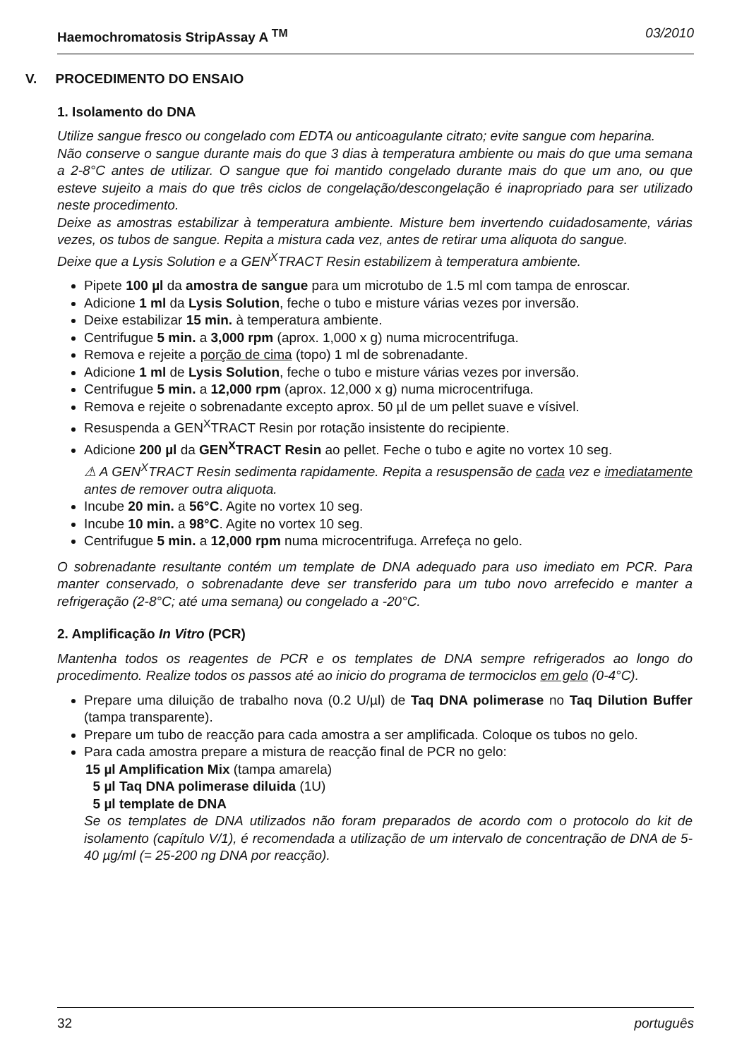Haemochromatosis StripAssay A <sup>TM</sup> 03/2010
V. PROCEDIMENTO DO ENSAIO
1. Isolamento do DNA
Utilize sangue fresco ou congelado com EDTA ou anticoagulante citrato; evite sangue com heparina.
Não conserve o sangue durante mais do que 3 dias à temperatura ambiente ou mais do que uma semana a 2-8°C antes de utilizar. O sangue que foi mantido congelado durante mais do que um ano, ou que esteve sujeito a mais do que três ciclos de congelação/descongelação é inapropriado para ser utilizado neste procedimento.
Deixe as amostras estabilizar à temperatura ambiente. Misture bem invertendo cuidadosamente, várias vezes, os tubos de sangue. Repita a mistura cada vez, antes de retirar uma aliquota do sangue.
Deixe que a Lysis Solution e a GEN<sup>X</sup>TRACT Resin estabilizem à temperatura ambiente.
Pipete 100 µl da amostra de sangue para um microtubo de 1.5 ml com tampa de enroscar.
Adicione 1 ml da Lysis Solution, feche o tubo e misture várias vezes por inversão.
Deixe estabilizar 15 min. à temperatura ambiente.
Centrifugue 5 min. a 3,000 rpm (aprox. 1,000 x g) numa microcentrifuga.
Remova e rejeite a porção de cima (topo) 1 ml de sobrenadante.
Adicione 1 ml de Lysis Solution, feche o tubo e misture várias vezes por inversão.
Centrifugue 5 min. a 12,000 rpm (aprox. 12,000 x g) numa microcentrifuga.
Remova e rejeite o sobrenadante excepto aprox. 50 µl de um pellet suave e vísivel.
Resuspenda a GEN<sup>X</sup>TRACT Resin por rotação insistente do recipiente.
Adicione 200 µl da GEN<sup>X</sup>TRACT Resin ao pellet. Feche o tubo e agite no vortex 10 seg.
⚠ A GEN<sup>X</sup>TRACT Resin sedimenta rapidamente. Repita a resuspensão de cada vez e imediatamente antes de remover outra aliquota.
Incube 20 min. a 56°C. Agite no vortex 10 seg.
Incube 10 min. a 98°C. Agite no vortex 10 seg.
Centrifugue 5 min. a 12,000 rpm numa microcentrifuga. Arrefeça no gelo.
O sobrenadante resultante contém um template de DNA adequado para uso imediato em PCR. Para manter conservado, o sobrenadante deve ser transferido para um tubo novo arrefecido e manter a refrigeração (2-8°C; até uma semana) ou congelado a -20°C.
2. Amplificação In Vitro (PCR)
Mantenha todos os reagentes de PCR e os templates de DNA sempre refrigerados ao longo do procedimento. Realize todos os passos até ao inicio do programa de termociclos em gelo (0-4°C).
Prepare uma diluição de trabalho nova (0.2 U/µl) de Taq DNA polimerase no Taq Dilution Buffer (tampa transparente).
Prepare um tubo de reacção para cada amostra a ser amplificada. Coloque os tubos no gelo.
Para cada amostra prepare a mistura de reacção final de PCR no gelo:
15 µl Amplification Mix (tampa amarela)
5 µl Taq DNA polimerase diluida (1U)
5 µl template de DNA
Se os templates de DNA utilizados não foram preparados de acordo com o protocolo do kit de isolamento (capítulo V/1), é recomendada a utilização de um intervalo de concentração de DNA de 5-40 µg/ml (= 25-200 ng DNA por reacção).
32 português